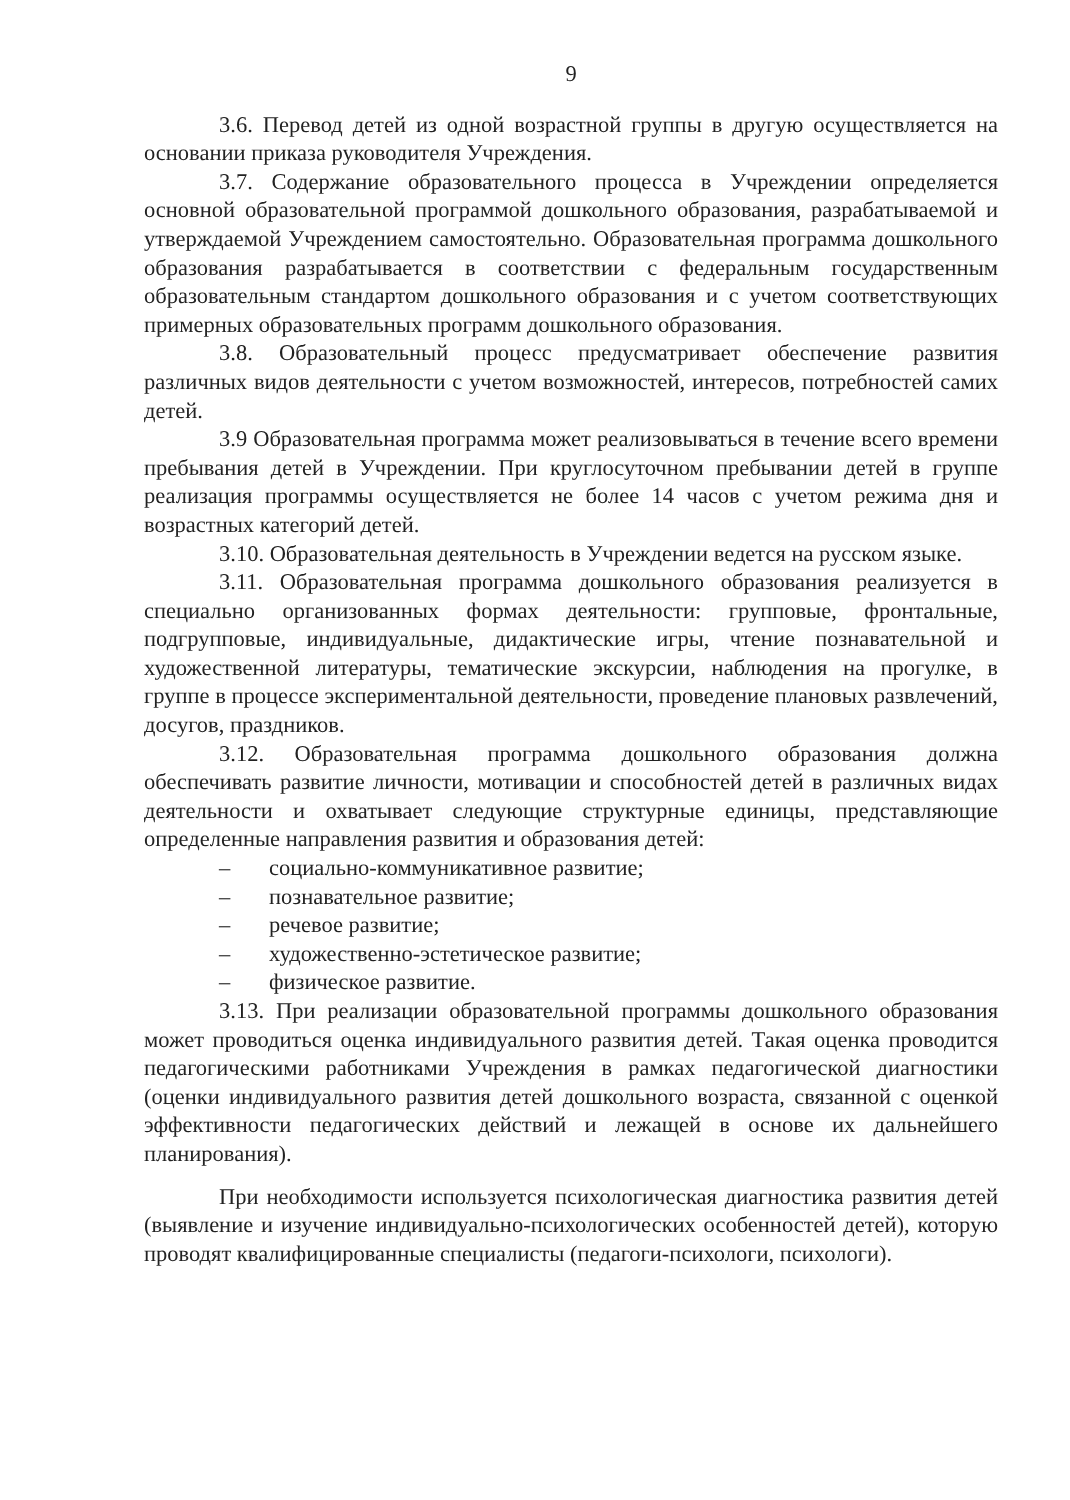9
3.6. Перевод детей из одной возрастной группы в другую осуществляется на основании приказа руководителя Учреждения.
3.7. Содержание образовательного процесса в Учреждении определяется основной образовательной программой дошкольного образования, разрабатываемой и утверждаемой Учреждением самостоятельно. Образовательная программа дошкольного образования разрабатывается в соответствии с федеральным государственным образовательным стандартом дошкольного образования и с учетом соответствующих примерных образовательных программ дошкольного образования.
3.8. Образовательный процесс предусматривает обеспечение развития различных видов деятельности с учетом возможностей, интересов, потребностей самих детей.
3.9 Образовательная программа может реализовываться в течение всего времени пребывания детей в Учреждении. При круглосуточном пребывании детей в группе реализация программы осуществляется не более 14 часов с учетом режима дня и возрастных категорий детей.
3.10. Образовательная деятельность в Учреждении ведется на русском языке.
3.11. Образовательная программа дошкольного образования реализуется в специально организованных формах деятельности: групповые, фронтальные, подгрупповые, индивидуальные, дидактические игры, чтение познавательной и художественной литературы, тематические экскурсии, наблюдения на прогулке, в группе в процессе экспериментальной деятельности, проведение плановых развлечений, досугов, праздников.
3.12. Образовательная программа дошкольного образования должна обеспечивать развитие личности, мотивации и способностей детей в различных видах деятельности и охватывает следующие структурные единицы, представляющие определенные направления развития и образования детей:
– социально-коммуникативное развитие;
– познавательное развитие;
– речевое развитие;
– художественно-эстетическое развитие;
– физическое развитие.
3.13. При реализации образовательной программы дошкольного образования может проводиться оценка индивидуального развития детей. Такая оценка проводится педагогическими работниками Учреждения в рамках педагогической диагностики (оценки индивидуального развития детей дошкольного возраста, связанной с оценкой эффективности педагогических действий и лежащей в основе их дальнейшего планирования).
При необходимости используется психологическая диагностика развития детей (выявление и изучение индивидуально-психологических особенностей детей), которую проводят квалифицированные специалисты (педагоги-психологи, психологи).